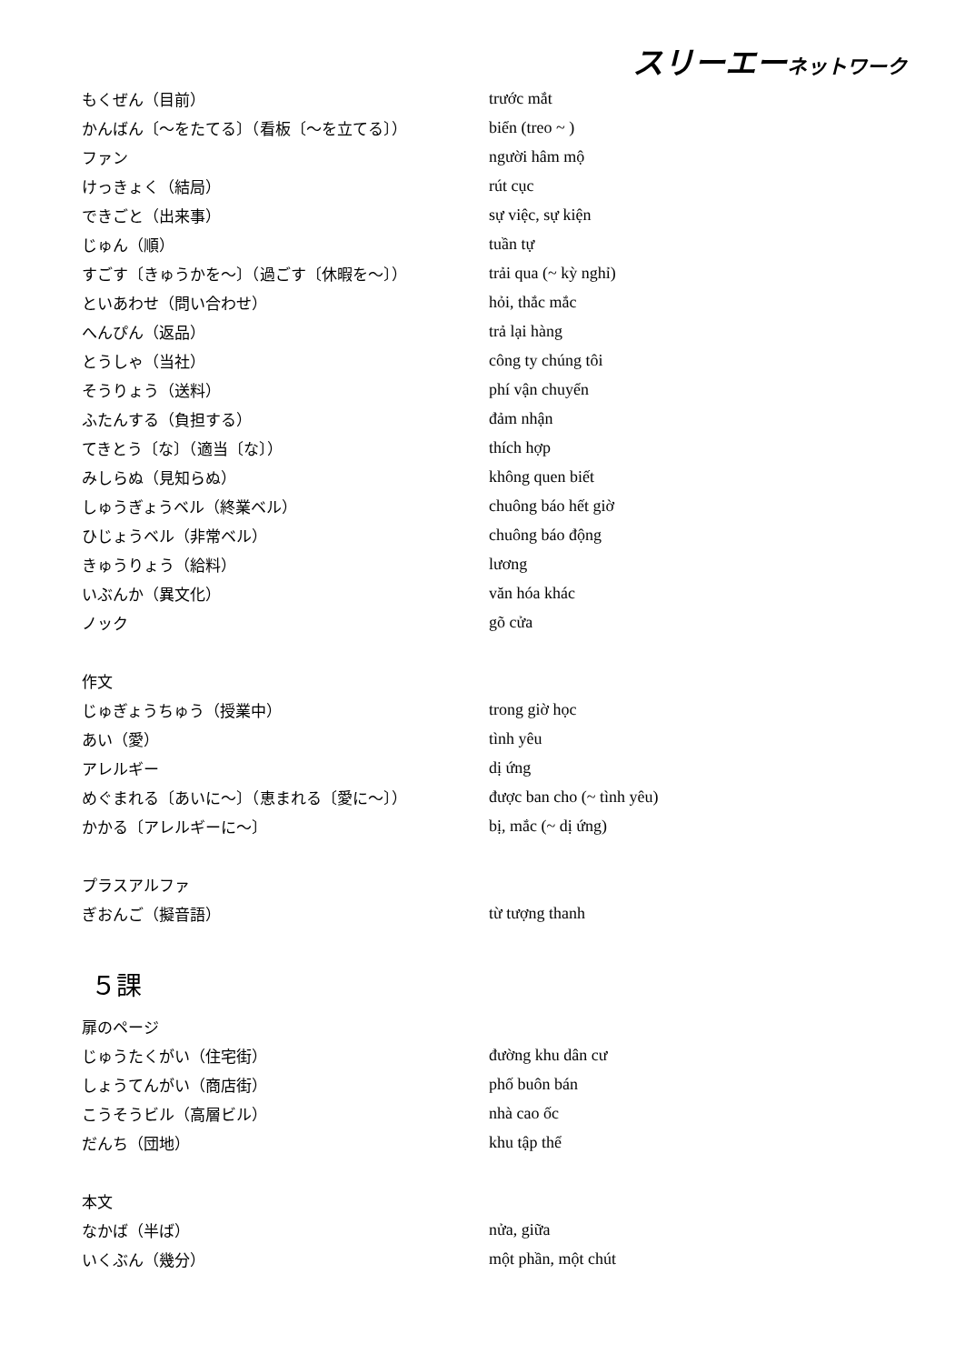スリーエーネットワーク
| もくぜん（目前） | trước mắt |
| かんばん〔～をたてる〕（看板〔～を立てる〕） | biển (treo ~ ) |
| ファン | người hâm mộ |
| けっきょく（結局） | rút cục |
| できごと（出来事） | sự việc, sự kiện |
| じゅん（順） | tuần tự |
| すごす〔きゅうかを～〕（過ごす〔休暇を～〕） | trải qua (~ kỳ nghỉ) |
| といあわせ（問い合わせ） | hỏi, thắc mắc |
| へんぴん（返品） | trả lại hàng |
| とうしゃ（当社） | công ty chúng tôi |
| そうりょう（送料） | phí vận chuyển |
| ふたんする（負担する） | đảm nhận |
| てきとう〔な〕（適当〔な〕） | thích hợp |
| みしらぬ（見知らぬ） | không quen biết |
| しゅうぎょうベル（終業ベル） | chuông báo hết giờ |
| ひじょうベル（非常ベル） | chuông báo động |
| きゅうりょう（給料） | lương |
| いぶんか（異文化） | văn hóa khác |
| ノック | gõ cửa |
| 作文 | |
| じゅぎょうちゅう（授業中） | trong giờ học |
| あい（愛） | tình yêu |
| アレルギー | dị ứng |
| めぐまれる〔あいに～〕（恵まれる〔愛に～〕） | được ban cho (~ tình yêu) |
| かかる〔アレルギーに～〕 | bị, mắc (~ dị ứng) |
| プラスアルファ | |
| ぎおんご（擬音語） | từ tượng thanh |
| ５課 | |
| 扉のページ | |
| じゅうたくがい（住宅街） | đường khu dân cư |
| しょうてんがい（商店街） | phố buôn bán |
| こうそうビル（高層ビル） | nhà cao ốc |
| だんち（団地） | khu tập thể |
| 本文 | |
| なかば（半ば） | nửa, giữa |
| いくぶん（幾分） | một phần, một chút |